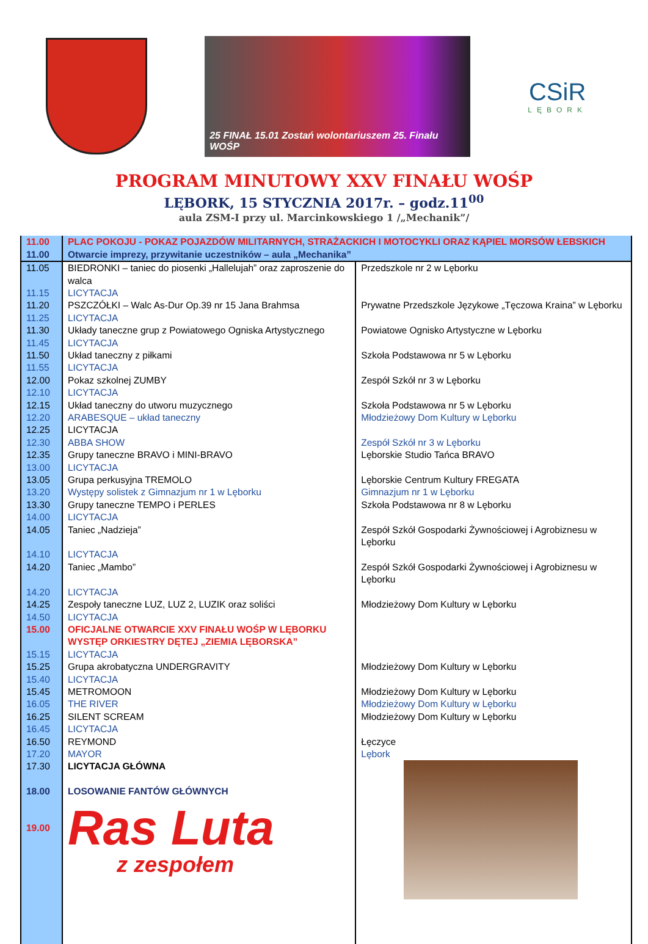25 FINAŁ 15.01 Zostań wolontariuszem 25. Finału WOŚP
CSiR
LĘBORK
PROGRAM MINUTOWY XXV FINAŁU WOŚP
LĘBORK, 15 STYCZNIA 2017r. – godz.11<sup>00</sup>
aula ZSM-I przy ul. Marcinkowskiego 1 /„Mechanik”/
| 11.00 | PLAC POKOJU - POKAZ POJAZDÓW MILITARNYCH, STRAŻACKICH I MOTOCYKLI ORAZ KĄPIEL MORSÓW ŁEBSKICH | |
| 11.00 | Otwarcie imprezy, przywitanie uczestników – aula „Mechanika” | |
| 11.05 | BIEDRONKI – taniec do piosenki „Hallelujah” oraz zaproszenie do walca | Przedszkole nr 2 w Lęborku |
| 11.15 | LICYTACJA | |
| 11.20 | PSZCZÓŁKI – Walc As-Dur Op.39 nr 15 Jana Brahmsa | Prywatne Przedszkole Językowe „Tęczowa Kraina” w Lęborku |
| 11.25 | LICYTACJA | |
| 11.30 | Układy taneczne grup z Powiatowego Ogniska Artystycznego | Powiatowe Ognisko Artystyczne w Lęborku |
| 11.45 | LICYTACJA | |
| 11.50 | Układ taneczny z piłkami | Szkoła Podstawowa nr 5 w Lęborku |
| 11.55 | LICYTACJA | |
| 12.00 | Pokaz szkolnej ZUMBY | Zespół Szkół nr 3 w Lęborku |
| 12.10 | LICYTACJA | |
| 12.15 | Układ taneczny do utworu muzycznego | Szkoła Podstawowa nr 5 w Lęborku |
| 12.20 | ARABESQUE – układ taneczny | Młodzieżowy Dom Kultury w Lęborku |
| 12.25 | LICYTACJA | |
| 12.30 | ABBA SHOW | Zespół Szkół nr 3 w Lęborku |
| 12.35 | Grupy taneczne BRAVO i MINI-BRAVO | Lęborskie Studio Tańca BRAVO |
| 13.00 | LICYTACJA | |
| 13.05 | Grupa perkusyjna TREMOLO | Lęborskie Centrum Kultury FREGATA |
| 13.20 | Występy solistek z Gimnazjum nr 1 w Lęborku | Gimnazjum nr 1 w Lęborku |
| 13.30 | Grupy taneczne TEMPO i PERLES | Szkoła Podstawowa nr 8 w Lęborku |
| 14.00 | LICYTACJA | |
| 14.05 | Taniec „Nadzieja” | Zespół Szkół Gospodarki Żywnościowej i Agrobiznesu w Lęborku |
| 14.10 | LICYTACJA | |
| 14.20 | Taniec „Mambo” | Zespół Szkół Gospodarki Żywnościowej i Agrobiznesu w Lęborku |
| 14.20 | LICYTACJA | |
| 14.25 | Zespoły taneczne LUZ, LUZ 2, LUZIK oraz soliści | Młodzieżowy Dom Kultury w Lęborku |
| 14.50 | LICYTACJA | |
| 15.00 | OFICJALNE OTWARCIE XXV FINAŁU WOŚP W LĘBORKU WYSTĘP ORKIESTRY DĘTEJ „ZIEMIA LĘBORSKA” | |
| 15.15 | LICYTACJA | |
| 15.25 | Grupa akrobatyczna UNDERGRAVITY | Młodzieżowy Dom Kultury w Lęborku |
| 15.40 | LICYTACJA | |
| 15.45 | METROMOON | Młodzieżowy Dom Kultury w Lęborku |
| 16.05 | THE RIVER | Młodzieżowy Dom Kultury w Lęborku |
| 16.25 | SILENT SCREAM | Młodzieżowy Dom Kultury w Lęborku |
| 16.45 | LICYTACJA | |
| 16.50 | REYMOND | Łęczyce |
| 17.20 | MAYOR | Lębork |
| 17.30 | LICYTACJA GŁÓWNA | |
| 18.00 | LOSOWANIE FANTÓW GŁÓWNYCH | |
| 19.00 | Ras Luta z zespołem | |